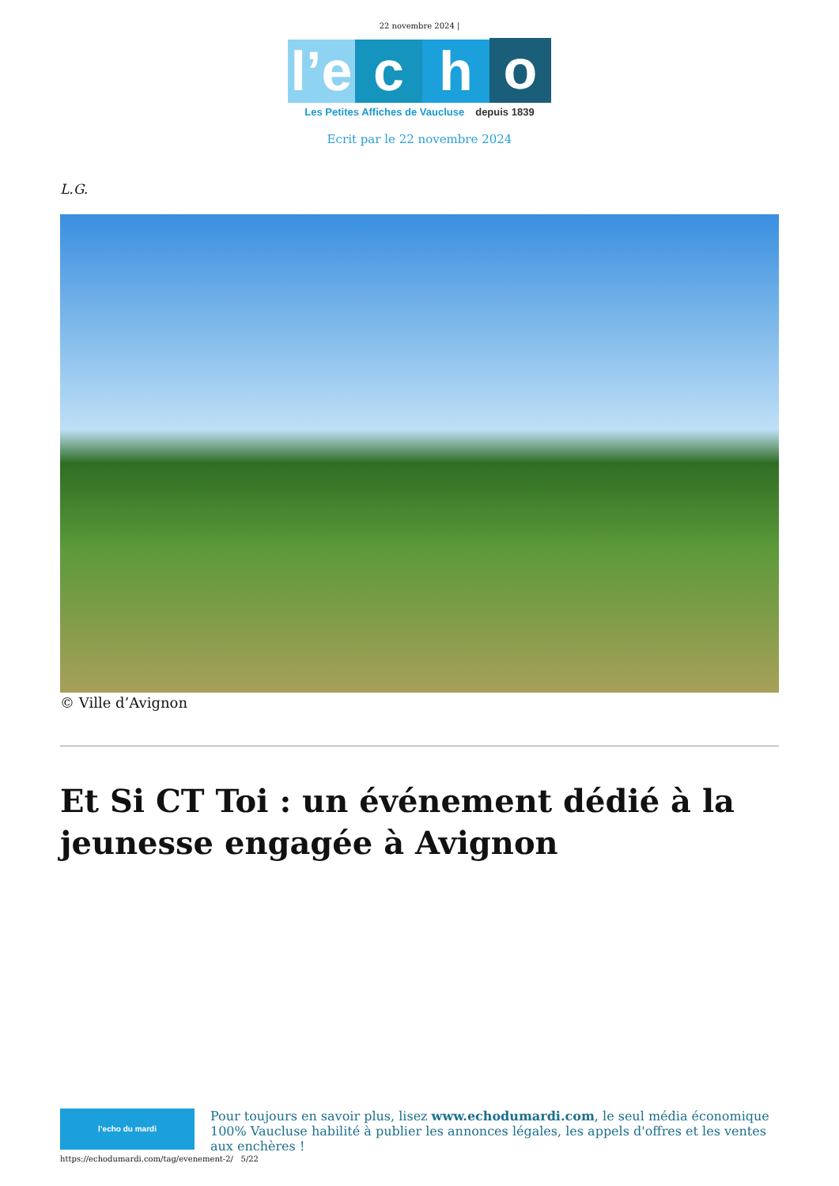22 novembre 2024 |
l’e
c
h
o
Les Petites Affiches de Vaucluse depuis 1839
Ecrit par le 22 novembre 2024
L.G.
© Ville d’Avignon
Et Si CT Toi : un événement dédié à la jeunesse engagée à Avignon
l’echo du mardi
Pour toujours en savoir plus, lisez www.echodumardi.com, le seul média économique 100% Vaucluse habilité à publier les annonces légales, les appels d'offres et les ventes aux enchères !
https://echodumardi.com/tag/evenement-2/ 5/22